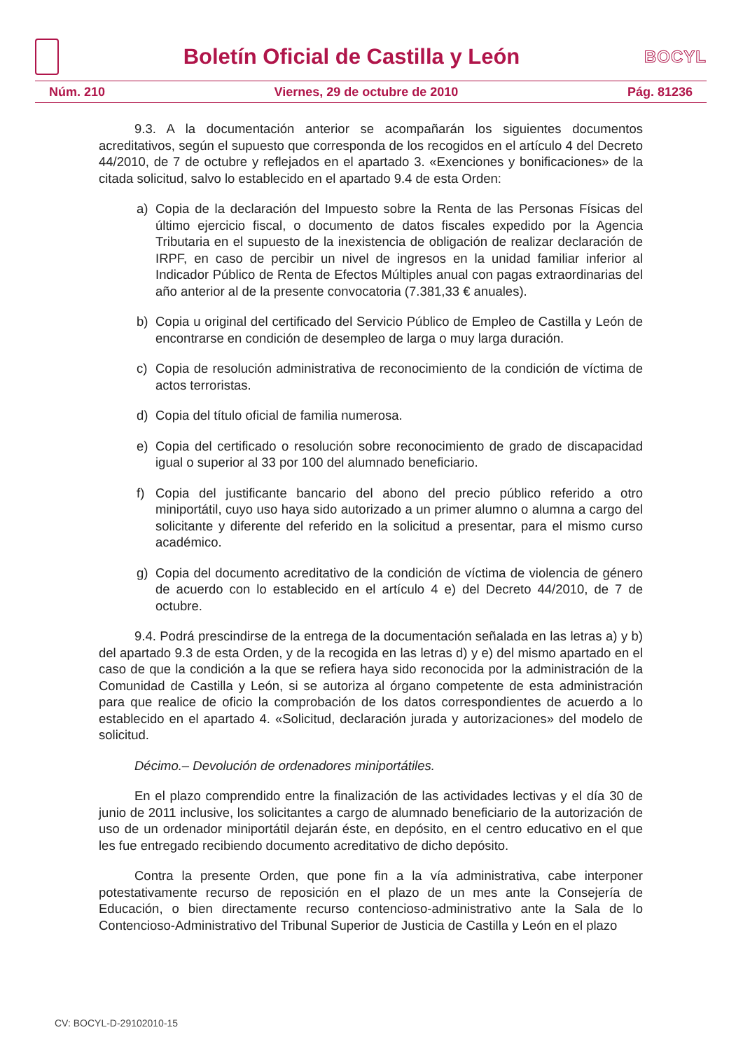Boletín Oficial de Castilla y León
BOCYL
Núm. 210 Viernes, 29 de octubre de 2010 Pág. 81236
9.3. A la documentación anterior se acompañarán los siguientes documentos acreditativos, según el supuesto que corresponda de los recogidos en el artículo 4 del Decreto 44/2010, de 7 de octubre y reflejados en el apartado 3. «Exenciones y bonificaciones» de la citada solicitud, salvo lo establecido en el apartado 9.4 de esta Orden:
a) Copia de la declaración del Impuesto sobre la Renta de las Personas Físicas del último ejercicio fiscal, o documento de datos fiscales expedido por la Agencia Tributaria en el supuesto de la inexistencia de obligación de realizar declaración de IRPF, en caso de percibir un nivel de ingresos en la unidad familiar inferior al Indicador Público de Renta de Efectos Múltiples anual con pagas extraordinarias del año anterior al de la presente convocatoria (7.381,33 € anuales).
b) Copia u original del certificado del Servicio Público de Empleo de Castilla y León de encontrarse en condición de desempleo de larga o muy larga duración.
c) Copia de resolución administrativa de reconocimiento de la condición de víctima de actos terroristas.
d) Copia del título oficial de familia numerosa.
e) Copia del certificado o resolución sobre reconocimiento de grado de discapacidad igual o superior al 33 por 100 del alumnado beneficiario.
f) Copia del justificante bancario del abono del precio público referido a otro miniportátil, cuyo uso haya sido autorizado a un primer alumno o alumna a cargo del solicitante y diferente del referido en la solicitud a presentar, para el mismo curso académico.
g) Copia del documento acreditativo de la condición de víctima de violencia de género de acuerdo con lo establecido en el artículo 4 e) del Decreto 44/2010, de 7 de octubre.
9.4. Podrá prescindirse de la entrega de la documentación señalada en las letras a) y b) del apartado 9.3 de esta Orden, y de la recogida en las letras d) y e) del mismo apartado en el caso de que la condición a la que se refiera haya sido reconocida por la administración de la Comunidad de Castilla y León, si se autoriza al órgano competente de esta administración para que realice de oficio la comprobación de los datos correspondientes de acuerdo a lo establecido en el apartado 4. «Solicitud, declaración jurada y autorizaciones» del modelo de solicitud.
Décimo.– Devolución de ordenadores miniportátiles.
En el plazo comprendido entre la finalización de las actividades lectivas y el día 30 de junio de 2011 inclusive, los solicitantes a cargo de alumnado beneficiario de la autorización de uso de un ordenador miniportátil dejarán éste, en depósito, en el centro educativo en el que les fue entregado recibiendo documento acreditativo de dicho depósito.
Contra la presente Orden, que pone fin a la vía administrativa, cabe interponer potestativamente recurso de reposición en el plazo de un mes ante la Consejería de Educación, o bien directamente recurso contencioso-administrativo ante la Sala de lo Contencioso-Administrativo del Tribunal Superior de Justicia de Castilla y León en el plazo
CV: BOCYL-D-29102010-15